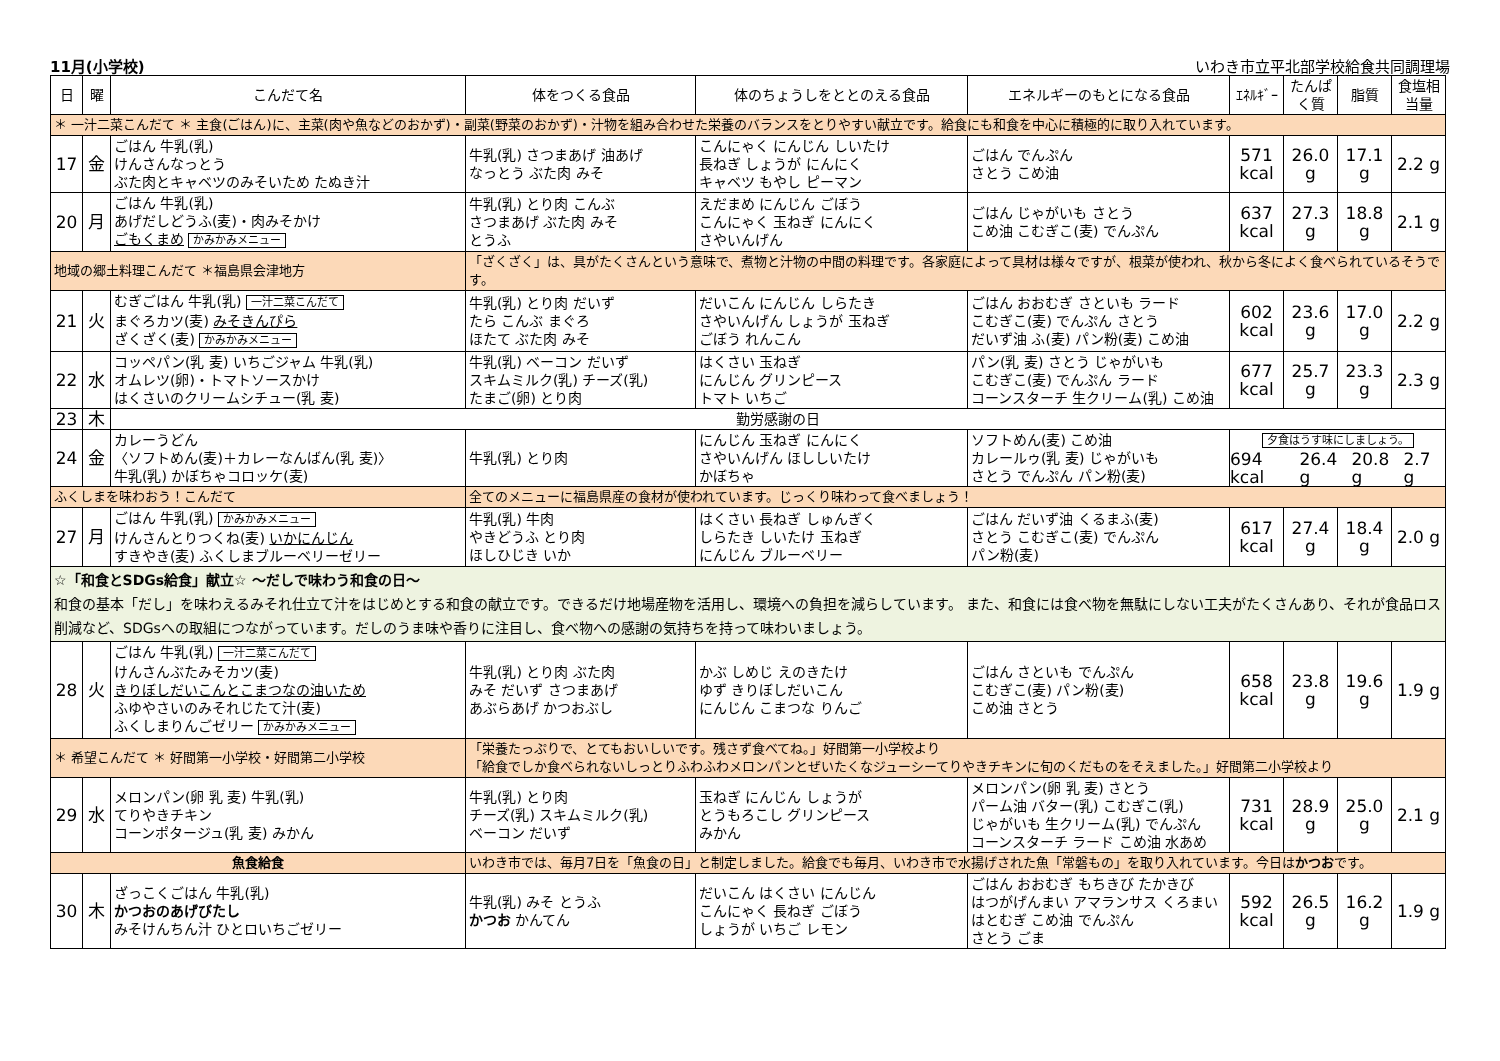11月(小学校) いわき市立平北部学校給食共同調理場
| 日 | 曜 | こんだて名 | 体をつくる食品 | 体のちょうしをととのえる食品 | エネルギーのもとになる食品 | ｴﾈﾙｷﾞｰ | たんぱく質 | 脂質 | 食塩相当量 |
| --- | --- | --- | --- | --- | --- | --- | --- | --- | --- |
| ＊ 一汁二菜こんだて ＊ 主食(ごはん)に、主菜(肉や魚などのおかず)・副菜(野菜のおかず)・汁物を組み合わせた栄養のバランスをとりやすい献立です。給食にも和食を中心に積極的に取り入れています。 | | | | | | | | | |
| 17 | 金 | ごはん 牛乳(乳) けんさんなっとう ぶた肉とキャベツのみそいため たぬき汁 | 牛乳(乳) さつまあげ 油あげ なっとう ぶた肉 みそ | こんにゃく にんじん しいたけ 長ねぎ しょうが にんにく キャベツ もやし ピーマン | ごはん でんぷん さとう こめ油 | 571 kcal | 26.0 g | 17.1 g | 2.2 g |
| 20 | 月 | ごはん 牛乳(乳) あげだしどうふ(麦)・肉みそかけ ごもくまめ かみかみメニュー | 牛乳(乳) とり肉 こんぶ さつまあげ ぶた肉 みそ とうふ | えだまめ にんじん ごぼう こんにゃく 玉ねぎ にんにく さやいんげん | ごはん じゃがいも さとう こめ油 こむぎこ(麦) でんぷん | 637 kcal | 27.3 g | 18.8 g | 2.1 g |
| 地域の郷土料理こんだて ＊福島県会津地方 | | | 「ざくざく」は、具がたくさんという意味で、煮物と汁物の中間の料理です。各家庭によって具材は様々ですが、根菜が使われ、秋から冬によく食べられているそうです。 | | | | | | |
| 21 | 火 | むぎごはん 牛乳(乳) 一汁二菜こんだて まぐろカツ(麦) みそきんぴら ざくざく(麦) かみかみメニュー | 牛乳(乳) とり肉 だいず たら こんぶ まぐろ ほたて ぶた肉 みそ | だいこん にんじん しらたき さやいんげん しょうが 玉ねぎ ごぼう れんこん | ごはん おおむぎ さといも ラード こむぎこ(麦) でんぷん さとう だいず油 ふ(麦) パン粉(麦) こめ油 | 602 kcal | 23.6 g | 17.0 g | 2.2 g |
| 22 | 水 | コッペパン(乳 麦) いちごジャム 牛乳(乳) オムレツ(卵)・トマトソースかけ はくさいのクリームシチュー(乳 麦) | 牛乳(乳) ベーコン だいず スキムミルク(乳) チーズ(乳) たまご(卵) とり肉 | はくさい 玉ねぎ にんじん グリンピース トマト いちご | パン(乳 麦) さとう じゃがいも こむぎこ(麦) でんぷん ラード コーンスターチ 生クリーム(乳) こめ油 | 677 kcal | 25.7 g | 23.3 g | 2.3 g |
| 23 | 木 | 勤労感謝の日 | | | | | | | |
| 24 | 金 | カレーうどん 〈ソフトめん(麦)＋カレーなんばん(乳 麦)〉 牛乳(乳) かぼちゃコロッケ(麦) | 牛乳(乳) とり肉 | にんじん 玉ねぎ にんにく さやいんげん ほししいたけ かぼちゃ | ソフトめん(麦) こめ油 カレールゥ(乳 麦) じゃがいも さとう でんぷん パン粉(麦) | 夕食はうす味にしましょう。 694 kcal 26.4 g 20.8 g 2.7 g | | | |
| ふくしまを味わおう！こんだて | | | 全てのメニューに福島県産の食材が使われています。じっくり味わって食べましょう！ | | | | | | |
| 27 | 月 | ごはん 牛乳(乳) かみかみメニュー けんさんとりつくね(麦) いかにんじん すきやき(麦) ふくしまブルーベリーゼリー | 牛乳(乳) 牛肉 やきどうふ とり肉 ほしひじき いか | はくさい 長ねぎ しゅんぎく しらたき しいたけ 玉ねぎ にんじん ブルーベリー | ごはん だいず油 くるまふ(麦) さとう こむぎこ(麦) でんぷん パン粉(麦) | 617 kcal | 27.4 g | 18.4 g | 2.0 g |
| ☆「和食とSDGs給食」献立☆ ～だしで味わう和食の日～ 和食の基本「だし」を味わえるみそれ仕立て汁をはじめとする和食の献立です。できるだけ地場産物を活用し、環境への負担を減らしています。 また、和食には食べ物を無駄にしない工夫がたくさんあり、それが食品ロス削減など、SDGsへの取組につながっています。だしのうま味や香りに注目し、食べ物への感謝の気持ちを持って味わいましょう。 | | | | | | | | | |
| 28 | 火 | ごはん 牛乳(乳) 一汁二菜こんだて けんさんぶたみそカツ(麦) きりぼしだいこんとこまつなの油いため ふゆやさいのみそれじたて汁(麦) ふくしまりんごゼリー かみかみメニュー | 牛乳(乳) とり肉 ぶた肉 みそ だいず さつまあげ あぶらあげ かつおぶし | かぶ しめじ えのきたけ ゆず きりぼしだいこん にんじん こまつな りんご | ごはん さといも でんぷん こむぎこ(麦) パン粉(麦) こめ油 さとう | 658 kcal | 23.8 g | 19.6 g | 1.9 g |
| ＊ 希望こんだて ＊ 好間第一小学校・好間第二小学校 | | | 「栄養たっぷりで、とてもおいしいです。残さず食べてね。」好間第一小学校より 「給食でしか食べられないしっとりふわふわメロンパンとぜいたくなジューシーてりやきチキンに旬のくだものをそえました。」好間第二小学校より | | | | | | |
| 29 | 水 | メロンパン(卵 乳 麦) 牛乳(乳) てりやきチキン コーンポタージュ(乳 麦) みかん | 牛乳(乳) とり肉 チーズ(乳) スキムミルク(乳) ベーコン だいず | 玉ねぎ にんじん しょうが とうもろこし グリンピース みかん | メロンパン(卵 乳 麦) さとう パーム油 バター(乳) こむぎこ(乳) じゃがいも 生クリーム(乳) でんぷん コーンスターチ ラード こめ油 水あめ | 731 kcal | 28.9 g | 25.0 g | 2.1 g |
| 魚食給食 | | | いわき市では、毎月7日を「魚食の日」と制定しました。給食でも毎月、いわき市で水揚げされた魚「常磐もの」を取り入れています。今日は かつお です。 | | | | | | |
| 30 | 木 | ざっこくごはん 牛乳(乳) かつおのあげびたし みそけんちん汁 ひとロいちごゼリー | 牛乳(乳) みそ とうふ かつお かんてん | だいこん はくさい にんじん こんにゃく 長ねぎ ごぼう しょうが いちご レモン | ごはん おおむぎ もちきび たかきび はつがげんまい アマランサス くろまい はとむぎ こめ油 でんぷん さとう ごま | 592 kcal | 26.5 g | 16.2 g | 1.9 g |